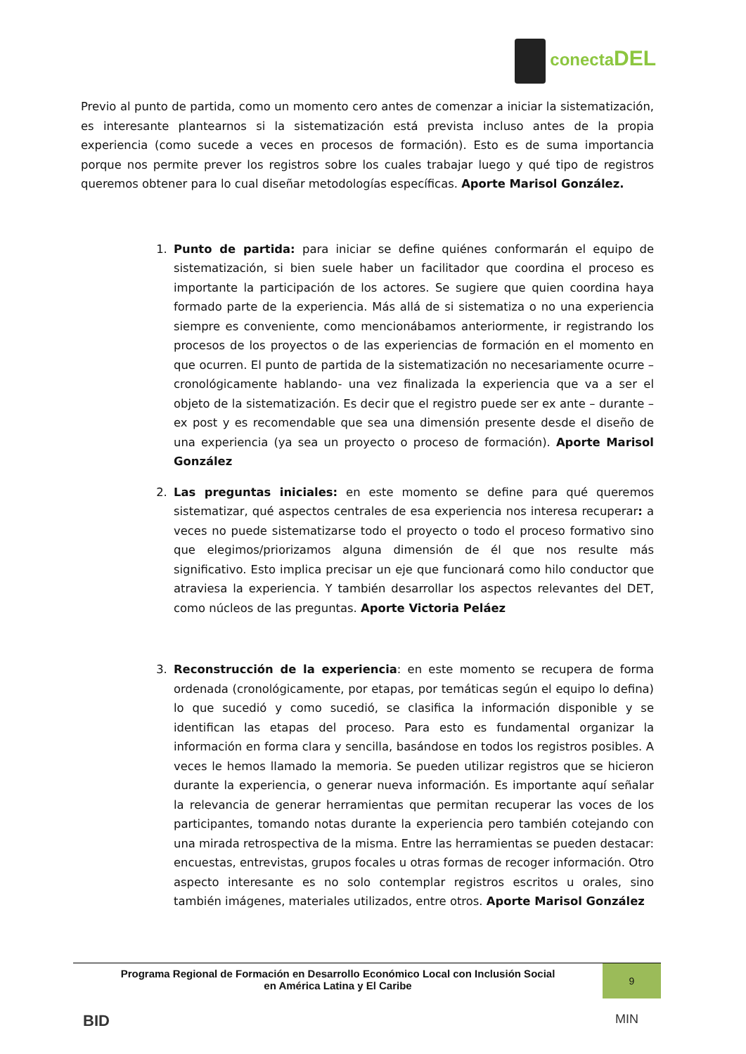conectaDEL
Previo al punto de partida, como un momento cero antes de comenzar a iniciar la sistematización, es interesante plantearnos si la sistematización está prevista incluso antes de la propia experiencia (como sucede a veces en procesos de formación). Esto es de suma importancia porque nos permite prever los registros sobre los cuales trabajar luego y qué tipo de registros queremos obtener para lo cual diseñar metodologías específicas. Aporte Marisol González.
1. Punto de partida: para iniciar se define quiénes conformarán el equipo de sistematización, si bien suele haber un facilitador que coordina el proceso es importante la participación de los actores. Se sugiere que quien coordina haya formado parte de la experiencia. Más allá de si sistematiza o no una experiencia siempre es conveniente, como mencionábamos anteriormente, ir registrando los procesos de los proyectos o de las experiencias de formación en el momento en que ocurren. El punto de partida de la sistematización no necesariamente ocurre –cronológicamente hablando- una vez finalizada la experiencia que va a ser el objeto de la sistematización. Es decir que el registro puede ser ex ante – durante – ex post y es recomendable que sea una dimensión presente desde el diseño de una experiencia (ya sea un proyecto o proceso de formación). Aporte Marisol González
2. Las preguntas iniciales: en este momento se define para qué queremos sistematizar, qué aspectos centrales de esa experiencia nos interesa recuperar: a veces no puede sistematizarse todo el proyecto o todo el proceso formativo sino que elegimos/priorizamos alguna dimensión de él que nos resulte más significativo. Esto implica precisar un eje que funcionará como hilo conductor que atraviesa la experiencia. Y también desarrollar los aspectos relevantes del DET, como núcleos de las preguntas. Aporte Victoria Peláez
3. Reconstrucción de la experiencia: en este momento se recupera de forma ordenada (cronológicamente, por etapas, por temáticas según el equipo lo defina) lo que sucedió y como sucedió, se clasifica la información disponible y se identifican las etapas del proceso. Para esto es fundamental organizar la información en forma clara y sencilla, basándose en todos los registros posibles. A veces le hemos llamado la memoria. Se pueden utilizar registros que se hicieron durante la experiencia, o generar nueva información. Es importante aquí señalar la relevancia de generar herramientas que permitan recuperar las voces de los participantes, tomando notas durante la experiencia pero también cotejando con una mirada retrospectiva de la misma. Entre las herramientas se pueden destacar: encuestas, entrevistas, grupos focales u otras formas de recoger información. Otro aspecto interesante es no solo contemplar registros escritos u orales, sino también imágenes, materiales utilizados, entre otros. Aporte Marisol González
Programa Regional de Formación en Desarrollo Económico Local con Inclusión Social
en América Latina y El Caribe
9
BID MIN